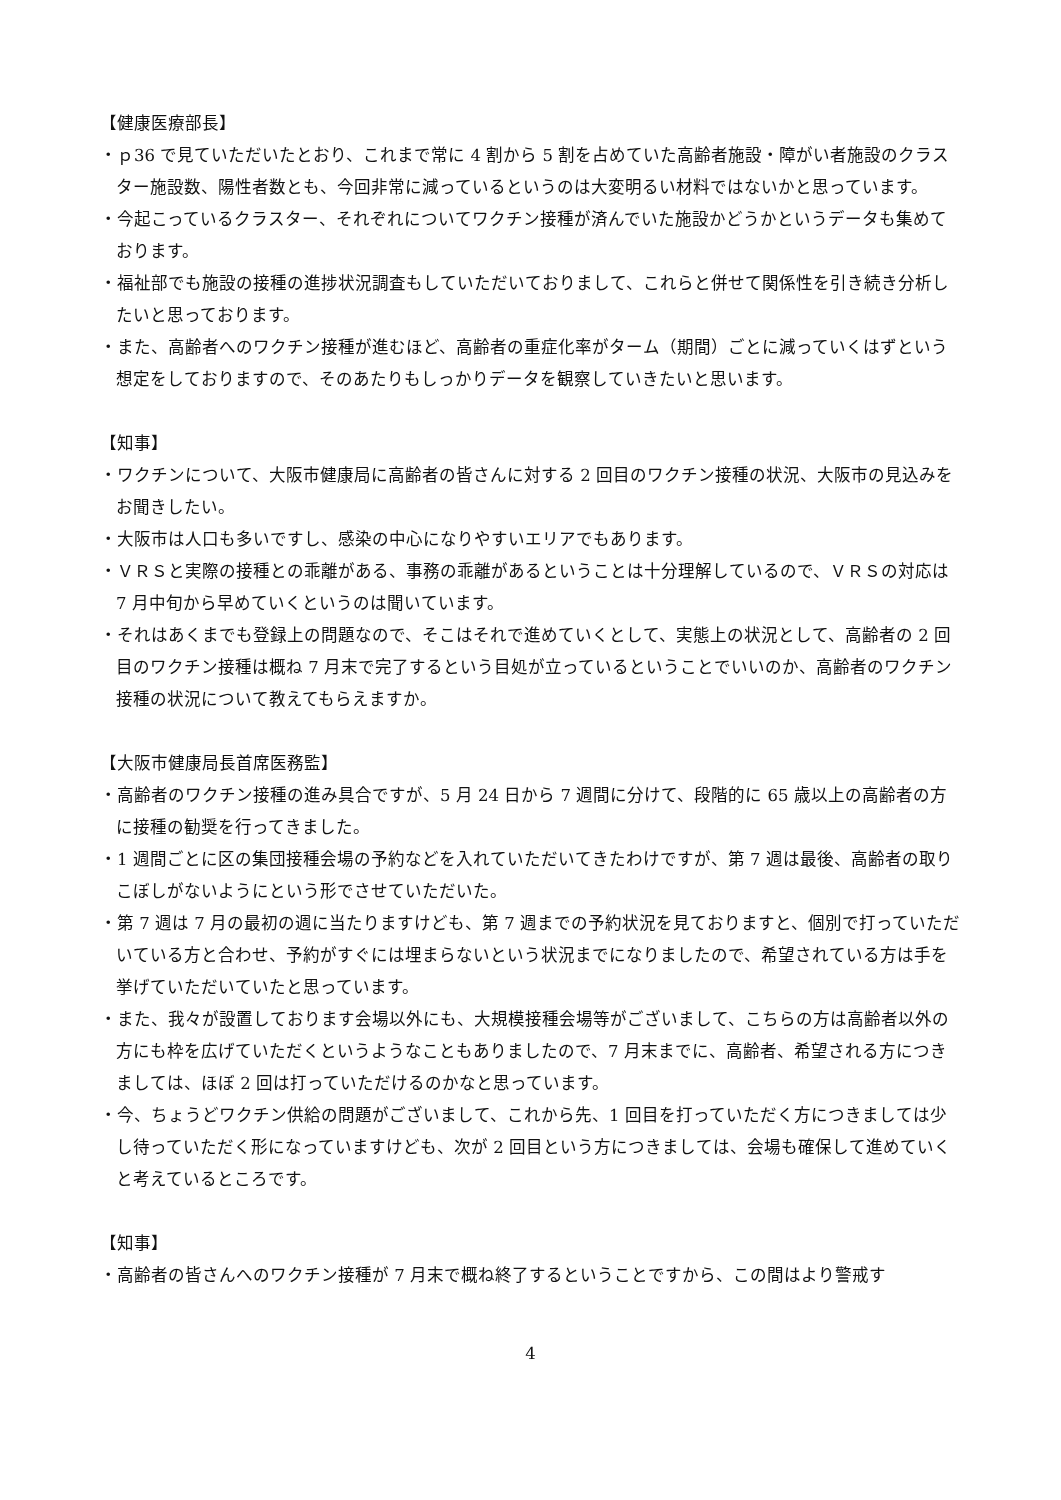【健康医療部長】
・ｐ36 で見ていただいたとおり、これまで常に 4 割から 5 割を占めていた高齢者施設・障がい者施設のクラスター施設数、陽性者数とも、今回非常に減っているというのは大変明るい材料ではないかと思っています。
・今起こっているクラスター、それぞれについてワクチン接種が済んでいた施設かどうかというデータも集めております。
・福祉部でも施設の接種の進捗状況調査もしていただいておりまして、これらと併せて関係性を引き続き分析したいと思っております。
・また、高齢者へのワクチン接種が進むほど、高齢者の重症化率がターム（期間）ごとに減っていくはずという想定をしておりますので、そのあたりもしっかりデータを観察していきたいと思います。
【知事】
・ワクチンについて、大阪市健康局に高齢者の皆さんに対する 2 回目のワクチン接種の状況、大阪市の見込みをお聞きしたい。
・大阪市は人口も多いですし、感染の中心になりやすいエリアでもあります。
・ＶＲＳと実際の接種との乖離がある、事務の乖離があるということは十分理解しているので、ＶＲＳの対応は 7 月中旬から早めていくというのは聞いています。
・それはあくまでも登録上の問題なので、そこはそれで進めていくとして、実態上の状況として、高齢者の 2 回目のワクチン接種は概ね 7 月末で完了するという目処が立っているということでいいのか、高齢者のワクチン接種の状況について教えてもらえますか。
【大阪市健康局長首席医務監】
・高齢者のワクチン接種の進み具合ですが、5 月 24 日から 7 週間に分けて、段階的に 65 歳以上の高齢者の方に接種の勧奨を行ってきました。
・1 週間ごとに区の集団接種会場の予約などを入れていただいてきたわけですが、第 7 週は最後、高齢者の取りこぼしがないようにという形でさせていただいた。
・第 7 週は 7 月の最初の週に当たりますけども、第 7 週までの予約状況を見ておりますと、個別で打っていただいている方と合わせ、予約がすぐには埋まらないという状況までになりましたので、希望されている方は手を挙げていただいていたと思っています。
・また、我々が設置しております会場以外にも、大規模接種会場等がございまして、こちらの方は高齢者以外の方にも枠を広げていただくというようなこともありましたので、7 月末までに、高齢者、希望される方につきましては、ほぼ 2 回は打っていただけるのかなと思っています。
・今、ちょうどワクチン供給の問題がございまして、これから先、1 回目を打っていただく方につきましては少し待っていただく形になっていますけども、次が 2 回目という方につきましては、会場も確保して進めていくと考えているところです。
【知事】
・高齢者の皆さんへのワクチン接種が 7 月末で概ね終了するということですから、この間はより警戒す
4